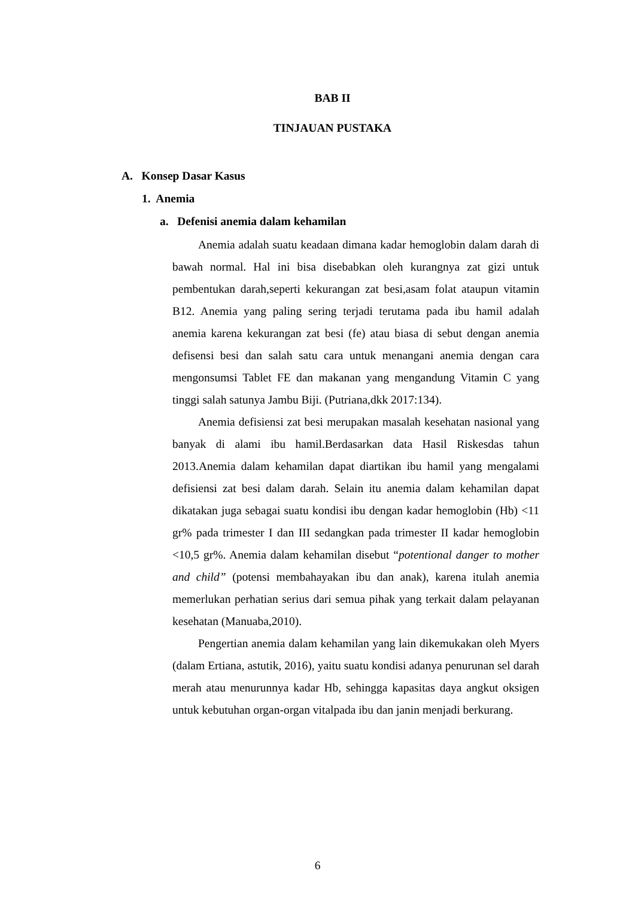BAB II
TINJAUAN PUSTAKA
A. Konsep Dasar Kasus
1. Anemia
a. Defenisi anemia dalam kehamilan
Anemia adalah suatu keadaan dimana kadar hemoglobin dalam darah di bawah normal. Hal ini bisa disebabkan oleh kurangnya zat gizi untuk pembentukan darah,seperti kekurangan zat besi,asam folat ataupun vitamin B12. Anemia yang paling sering terjadi terutama pada ibu hamil adalah anemia karena kekurangan zat besi (fe) atau biasa di sebut dengan anemia defisensi besi dan salah satu cara untuk menangani anemia dengan cara mengonsumsi Tablet FE dan makanan yang mengandung Vitamin C yang tinggi salah satunya Jambu Biji. (Putriana,dkk 2017:134).
Anemia defisiensi zat besi merupakan masalah kesehatan nasional yang banyak di alami ibu hamil.Berdasarkan data Hasil Riskesdas tahun 2013.Anemia dalam kehamilan dapat diartikan ibu hamil yang mengalami defisiensi zat besi dalam darah. Selain itu anemia dalam kehamilan dapat dikatakan juga sebagai suatu kondisi ibu dengan kadar hemoglobin (Hb) <11 gr% pada trimester I dan III sedangkan pada trimester II kadar hemoglobin <10,5 gr%. Anemia dalam kehamilan disebut “potentional danger to mother and child” (potensi membahayakan ibu dan anak), karena itulah anemia memerlukan perhatian serius dari semua pihak yang terkait dalam pelayanan kesehatan (Manuaba,2010).
Pengertian anemia dalam kehamilan yang lain dikemukakan oleh Myers (dalam Ertiana, astutik, 2016), yaitu suatu kondisi adanya penurunan sel darah merah atau menurunnya kadar Hb, sehingga kapasitas daya angkut oksigen untuk kebutuhan organ-organ vitalpada ibu dan janin menjadi berkurang.
6